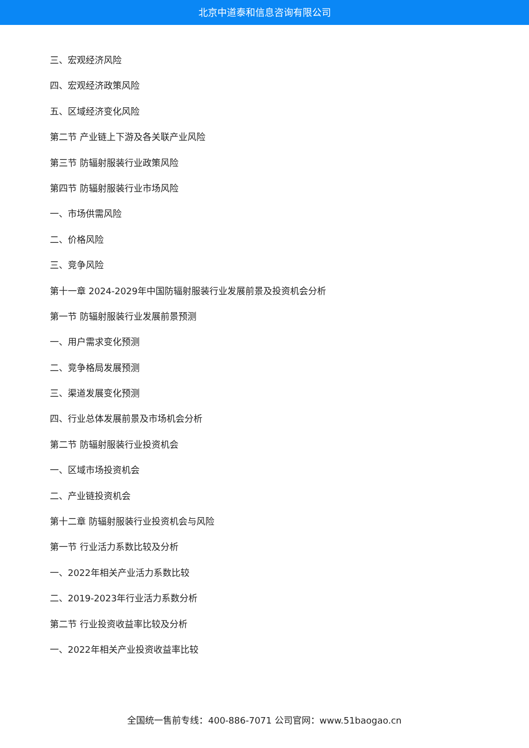北京中道泰和信息咨询有限公司
三、宏观经济风险
四、宏观经济政策风险
五、区域经济变化风险
第二节 产业链上下游及各关联产业风险
第三节 防辐射服装行业政策风险
第四节 防辐射服装行业市场风险
一、市场供需风险
二、价格风险
三、竞争风险
第十一章 2024-2029年中国防辐射服装行业发展前景及投资机会分析
第一节 防辐射服装行业发展前景预测
一、用户需求变化预测
二、竞争格局发展预测
三、渠道发展变化预测
四、行业总体发展前景及市场机会分析
第二节 防辐射服装行业投资机会
一、区域市场投资机会
二、产业链投资机会
第十二章 防辐射服装行业投资机会与风险
第一节 行业活力系数比较及分析
一、2022年相关产业活力系数比较
二、2019-2023年行业活力系数分析
第二节 行业投资收益率比较及分析
一、2022年相关产业投资收益率比较
全国统一售前专线：400-886-7071 公司官网：www.51baogao.cn